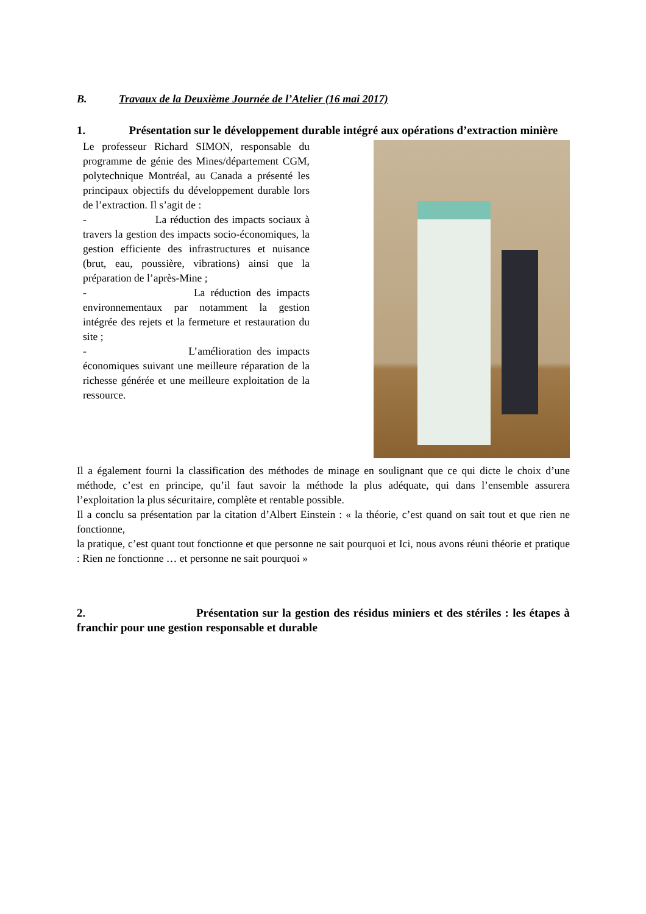B. Travaux de la Deuxième Journée de l’Atelier (16 mai 2017)
1. Présentation sur le développement durable intégré aux opérations d’extraction minière
Le professeur Richard SIMON, responsable du programme de génie des Mines/département CGM, polytechnique Montréal, au Canada a présenté les principaux objectifs du développement durable lors de l’extraction. Il s’agit de :
- La réduction des impacts sociaux à travers la gestion des impacts socio-économiques, la gestion efficiente des infrastructures et nuisance (brut, eau, poussière, vibrations) ainsi que la préparation de l’après-Mine ;
- La réduction des impacts environnementaux par notamment la gestion intégrée des rejets et la fermeture et restauration du site ;
- L’amélioration des impacts économiques suivant une meilleure réparation de la richesse générée et une meilleure exploitation de la ressource.
Il a également fourni la classification des méthodes de minage en soulignant que ce qui dicte le choix d’une méthode, c’est en principe, qu’il faut savoir la méthode la plus adéquate, qui dans l’ensemble assurera l’exploitation la plus sécuritaire, complète et rentable possible.
Il a conclu sa présentation par la citation d’Albert Einstein : « la théorie, c’est quand on sait tout et que rien ne fonctionne,
la pratique, c’est quant tout fonctionne et que personne ne sait pourquoi et Ici, nous avons réuni théorie et pratique : Rien ne fonctionne … et personne ne sait pourquoi »
2. Présentation sur la gestion des résidus miniers et des stériles : les étapes à franchir pour une gestion responsable et durable